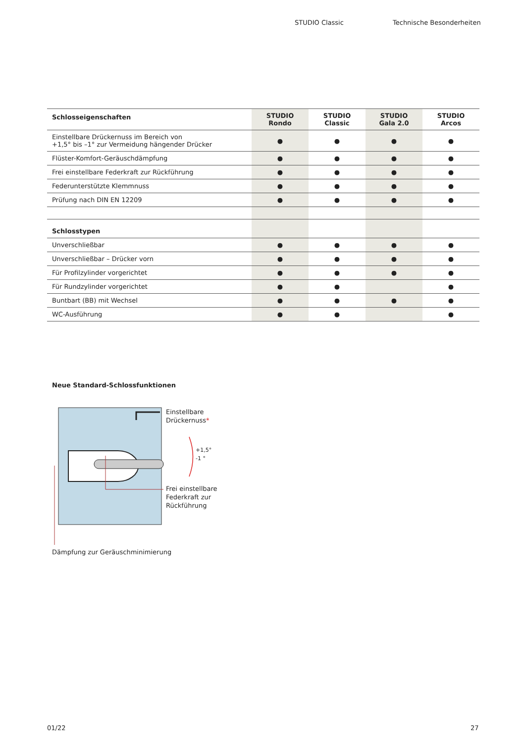STUDIO Classic Technische Besonderheiten
| Schlosseigenschaften | STUDIO Rondo | STUDIO Classic | STUDIO Gala 2.0 | STUDIO Arcos |
| --- | --- | --- | --- | --- |
| Einstellbare Drückernuss im Bereich von +1,5° bis –1° zur Vermeidung hängender Drücker | ● | ● | ● | ● |
| Flüster-Komfort-Geräuschdämpfung | ● | ● | ● | ● |
| Frei einstellbare Federkraft zur Rückführung | ● | ● | ● | ● |
| Federunterstützte Klemmnuss | ● | ● | ● | ● |
| Prüfung nach DIN EN 12209 | ● | ● | ● | ● |
| Schlosstypen | | | | |
| Unverschließbar | ● | ● | ● | ● |
| Unverschließbar – Drücker vorn | ● | ● | ● | ● |
| Für Profilzylinder vorgerichtet | ● | ● | ● | ● |
| Für Rundzylinder vorgerichtet | ● | ● | | ● |
| Buntbart (BB) mit Wechsel | ● | ● | ● | ● |
| WC-Ausführung | ● | ● | | ● |
Neue Standard-Schlossfunktionen
Einstellbare
Drückernuss*
+1,5°
-1 °
Frei einstellbare
Federkraft zur
Rückführung
Dämpfung zur Geräuschminimierung
01/22 27